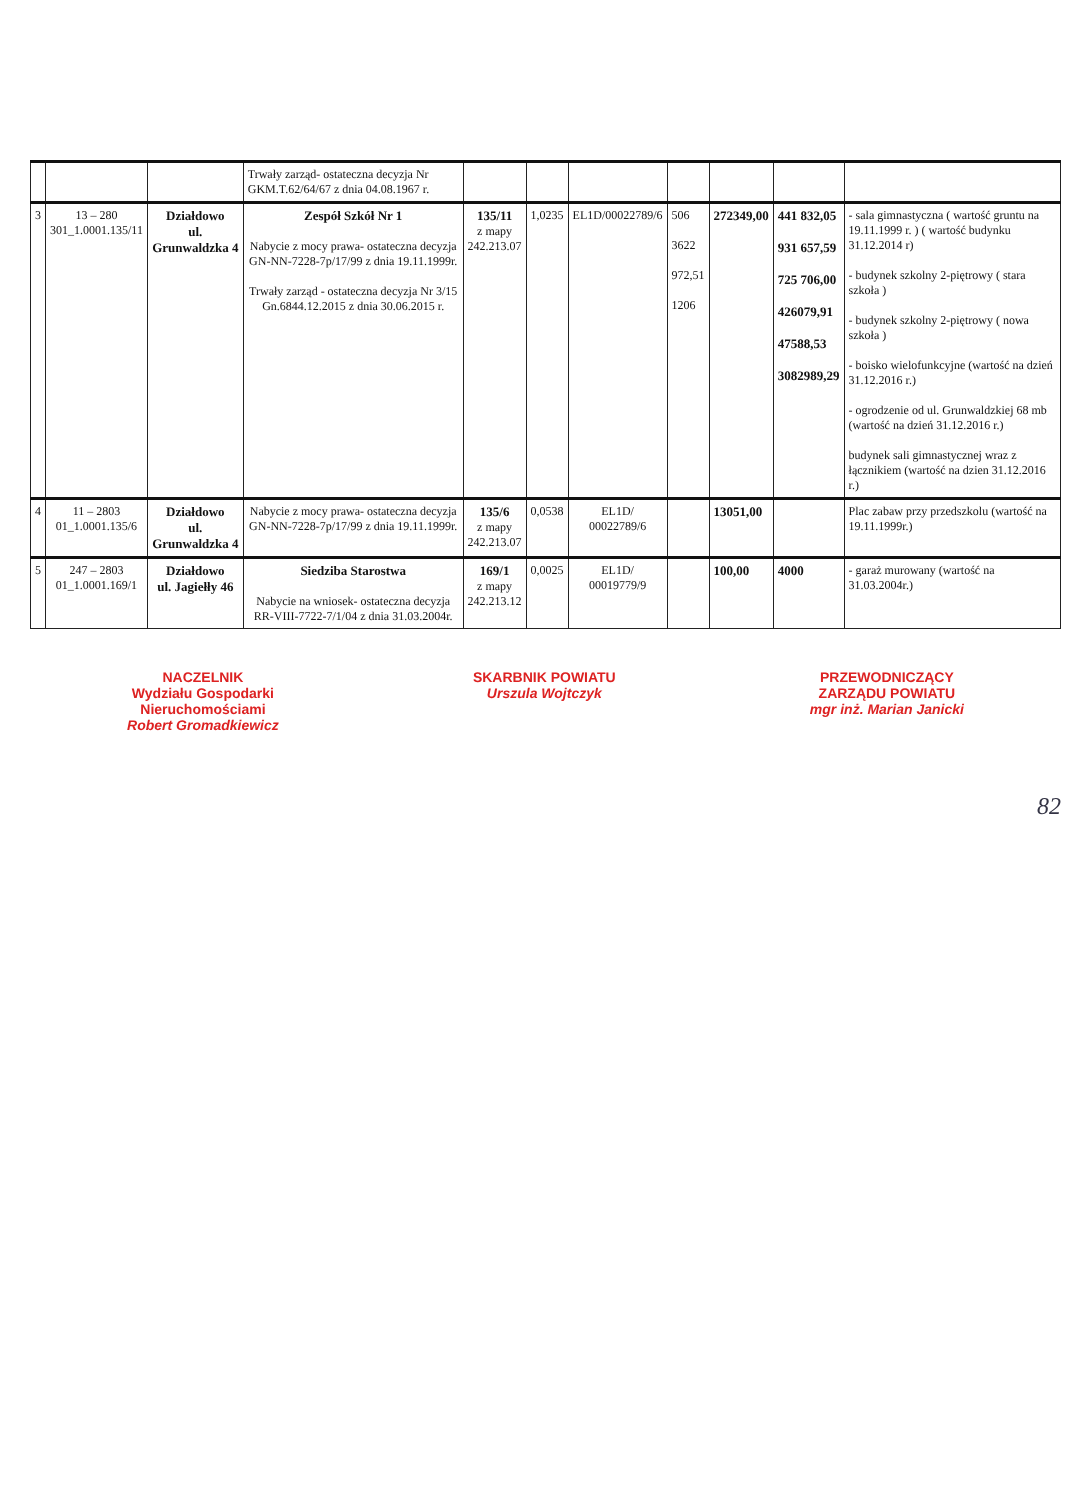| | | | Trwały zarząd- ostateczna decyzja Nr GKM.T.62/64/67 z dnia 04.08.1967 r. | | | | | | | |
| 3 | 13 – 280 301_1.0001.135/11 | Działdowo ul. Grunwaldzka 4 | Zespół Szkół Nr 1 Nabycie z mocy prawa- ostateczna decyzja GN-NN-7228-7p/17/99 z dnia 19.11.1999r. Trwały zarząd - ostateczna decyzja Nr 3/15 Gn.6844.12.2015 z dnia 30.06.2015 r. | 135/11 z mapy 242.213.07 | 1,0235 | EL1D/00022789/6 | 506 3622 972,51 1206 | 272349,00 | 441 832,05 931 657,59 725 706,00 426079,91 47588,53 3082989,29 | - sala gimnastyczna ( wartość gruntu na 19.11.1999 r. ) ( wartość budynku 31.12.2014 r) - budynek szkolny 2-piętrowy ( stara szkoła ) - budynek szkolny 2-piętrowy ( nowa szkoła ) - boisko wielofunkcyjne (wartość na dzień 31.12.2016 r.) - ogrodzenie od ul. Grunwaldzkiej 68 mb (wartość na dzień 31.12.2016 r.) budynek sali gimnastycznej wraz z łącznikiem (wartość na dzien 31.12.2016 r.) |
| 4 | 11 – 2803 01_1.0001.135/6 | Działdowo ul. Grunwaldzka 4 | Nabycie z mocy prawa- ostateczna decyzja GN-NN-7228-7p/17/99 z dnia 19.11.1999r. | 135/6 z mapy 242.213.07 | 0,0538 | EL1D/ 00022789/6 | | 13051,00 | | Plac zabaw przy przedszkolu (wartość na 19.11.1999r.) |
| 5 | 247 – 2803 01_1.0001.169/1 | Działdowo ul. Jagiełły 46 | Siedziba Starostwa Nabycie na wniosek- ostateczna decyzja RR-VIII-7722-7/1/04 z dnia 31.03.2004r. | 169/1 z mapy 242.213.12 | 0,0025 | EL1D/ 00019779/9 | | 100,00 | 4000 | - garaż murowany (wartość na 31.03.2004r.) |
NACZELNIK
Wydziału Gospodarki
Nieruchomościami
Robert Gromadkiewicz
SKARBNIK POWIATU
Urszula Wojtczyk
PRZEWODNICZĄCY
ZARZĄDU POWIATU
mgr inż. Marian Janicki
82